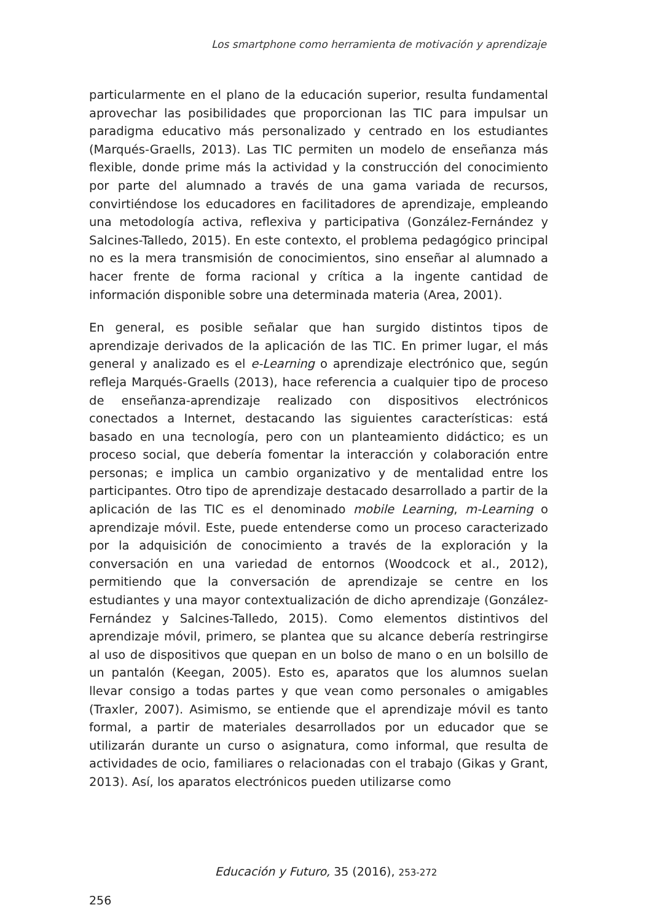Los smartphone como herramienta de motivación y aprendizaje
particularmente en el plano de la educación superior, resulta fundamental aprovechar las posibilidades que proporcionan las TIC para impulsar un paradigma educativo más personalizado y centrado en los estudiantes (Marqués-Graells, 2013). Las TIC permiten un modelo de enseñanza más flexible, donde prime más la actividad y la construcción del conocimiento por parte del alumnado a través de una gama variada de recursos, convirtiéndose los educadores en facilitadores de aprendizaje, empleando una metodología activa, reflexiva y participativa (González-Fernández y Salcines-Talledo, 2015). En este contexto, el problema pedagógico principal no es la mera transmisión de conocimientos, sino enseñar al alumnado a hacer frente de forma racional y crítica a la ingente cantidad de información disponible sobre una determinada materia (Area, 2001).
En general, es posible señalar que han surgido distintos tipos de aprendizaje derivados de la aplicación de las TIC. En primer lugar, el más general y analizado es el e-Learning o aprendizaje electrónico que, según refleja Marqués-Graells (2013), hace referencia a cualquier tipo de proceso de enseñanza-aprendizaje realizado con dispositivos electrónicos conectados a Internet, destacando las siguientes características: está basado en una tecnología, pero con un planteamiento didáctico; es un proceso social, que debería fomentar la interacción y colaboración entre personas; e implica un cambio organizativo y de mentalidad entre los participantes. Otro tipo de aprendizaje destacado desarrollado a partir de la aplicación de las TIC es el denominado mobile Learning, m-Learning o aprendizaje móvil. Este, puede entenderse como un proceso caracterizado por la adquisición de conocimiento a través de la exploración y la conversación en una variedad de entornos (Woodcock et al., 2012), permitiendo que la conversación de aprendizaje se centre en los estudiantes y una mayor contextualización de dicho aprendizaje (González-Fernández y Salcines-Talledo, 2015). Como elementos distintivos del aprendizaje móvil, primero, se plantea que su alcance debería restringirse al uso de dispositivos que quepan en un bolso de mano o en un bolsillo de un pantalón (Keegan, 2005). Esto es, aparatos que los alumnos suelan llevar consigo a todas partes y que vean como personales o amigables (Traxler, 2007). Asimismo, se entiende que el aprendizaje móvil es tanto formal, a partir de materiales desarrollados por un educador que se utilizarán durante un curso o asignatura, como informal, que resulta de actividades de ocio, familiares o relacionadas con el trabajo (Gikas y Grant, 2013). Así, los aparatos electrónicos pueden utilizarse como
Educación y Futuro, 35 (2016), 253-272
256